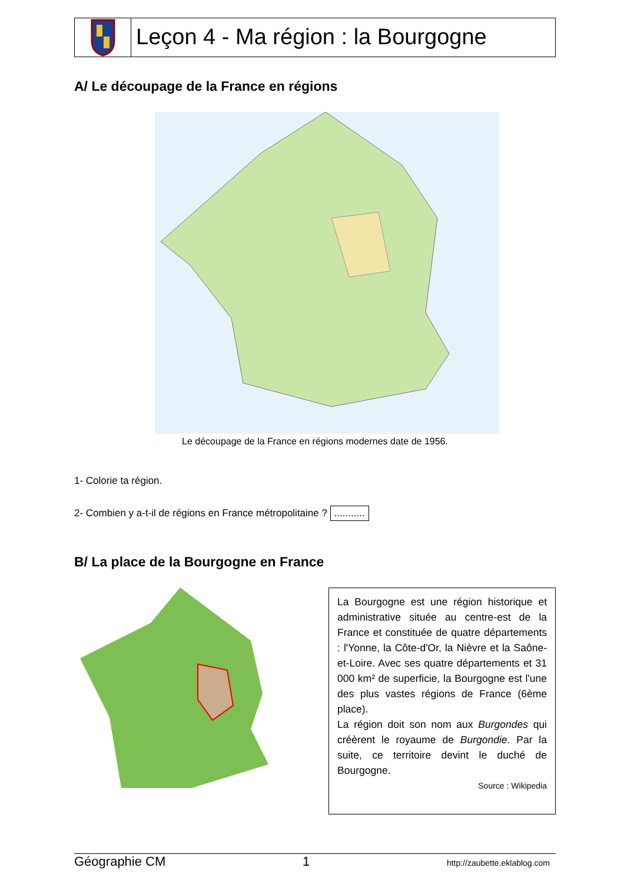Leçon 4 - Ma région : la Bourgogne
A/ Le découpage de la France en régions
Le découpage de la France en régions modernes date de 1956.
1- Colorie ta région.
2- Combien y a-t-il de régions en France métropolitaine ? ...........
B/ La place de la Bourgogne en France
La Bourgogne est une région historique et administrative située au centre-est de la France et constituée de quatre départements : l'Yonne, la Côte-d'Or, la Nièvre et la Saône-et-Loire. Avec ses quatre départements et 31 000 km² de superficie, la Bourgogne est l'une des plus vastes régions de France (6ème place).
La région doit son nom aux Burgondes qui créèrent le royaume de Burgondie. Par la suite, ce territoire devint le duché de Bourgogne.
Source : Wikipedia
Géographie CM 1 http://zaubette.eklablog.com